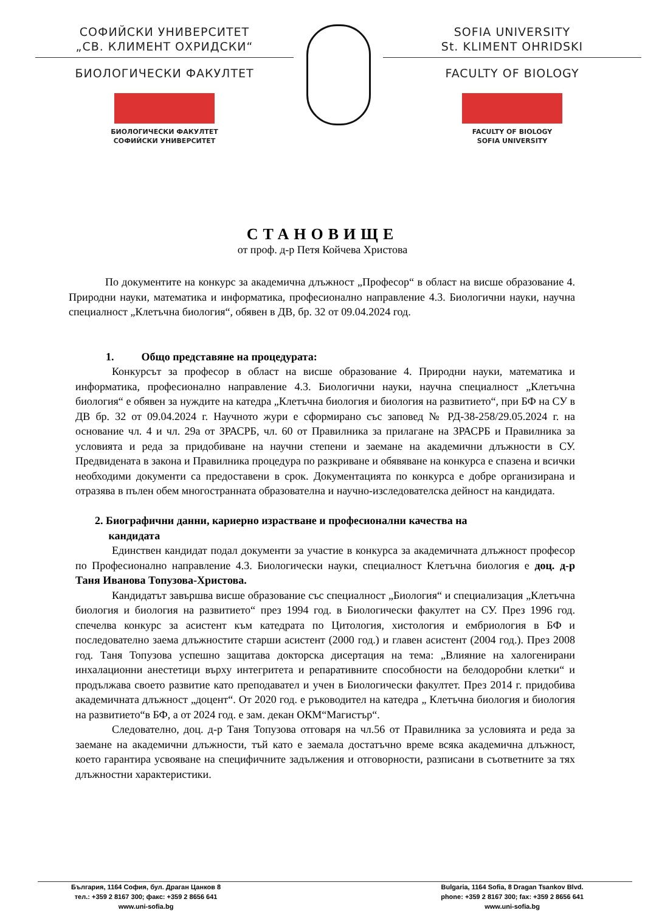СОФИЙСКИ УНИВЕРСИТЕТ
„СВ. КЛИМЕНТ ОХРИДСКИ“
БИОЛОГИЧЕСКИ ФАКУЛТЕТ
БИОЛОГИЧЕСКИ ФАКУЛТЕТ
СОФИЙСКИ УНИВЕРСИТЕТ
SOFIA UNIVERSITY
St. KLIMENT OHRIDSKI
FACULTY OF BIOLOGY
FACULTY OF BIOLOGY
SOFIA UNIVERSITY
СТАНОВИЩЕ
от проф. д-р Петя Койчева Христова
По документите на конкурс за академична длъжност „Професор“ в област на висше образование 4. Природни науки, математика и информатика, професионално направление 4.3. Биологични науки, научна специалност „Клетъчна биология“, обявен в ДВ, бр. 32 от 09.04.2024 год.
1. Общо представяне на процедурата:
Конкурсът за професор в област на висше образование 4. Природни науки, математика и информатика, професионално направление 4.3. Биологични науки, научна специалност „Клетъчна биология“ е обявен за нуждите на катедра „Клетъчна биология и биология на развитието“, при БФ на СУ в ДВ бр. 32 от 09.04.2024 г. Научното жури е сформирано със заповед № РД-38-258/29.05.2024 г. на основание чл. 4 и чл. 29а от ЗРАСРБ, чл. 60 от Правилника за прилагане на ЗРАСРБ и Правилника за условията и реда за придобиване на научни степени и заемане на академични длъжности в СУ. Предвидената в закона и Правилника процедура по разкриване и обявяване на конкурса е спазена и всички необходими документи са предоставени в срок. Документацията по конкурса е добре организирана и отразява в пълен обем многостранната образователна и научно-изследователска дейност на кандидата.
2. Биографични данни, кариерно израстване и професионални качества на
кандидата
Единствен кандидат подал документи за участие в конкурса за академичната длъжност професор по Професионално направление 4.3. Биологически науки, специалност Клетъчна биология е доц. д-р Таня Иванова Топузова-Христова.
Кандидатът завършва висше образование със специалност „Биология“ и специализация „Клетъчна биология и биология на развитието“ през 1994 год. в Биологически факултет на СУ. През 1996 год. спечелва конкурс за асистент към катедрата по Цитология, хистология и ембриология в БФ и последователно заема длъжностите старши асистент (2000 год.) и главен асистент (2004 год.). През 2008 год. Таня Топузова успешно защитава докторска дисертация на тема: „Влияние на халогенирани инхалационни анестетици върху интегритета и репаративните способности на белодоробни клетки“ и продължава своето развитие като преподавател и учен в Биологически факултет. През 2014 г. придобива академичната длъжност „доцент“. От 2020 год. е ръководител на катедра „ Клетъчна биология и биология на развитието“в БФ, а от 2024 год. е зам. декан ОКМ“Магистър“.
Следователно, доц. д-р Таня Топузова отговаря на чл.56 от Правилника за условията и реда за заемане на академични длъжности, тъй като е заемала достатъчно време всяка академична длъжност, което гарантира усвояване на специфичните задължения и отговорности, разписани в съответните за тях длъжностни характеристики.
България, 1164 София, бул. Драган Цанков 8
тел.: +359 2 8167 300; факс: +359 2 8656 641
www.uni-sofia.bg
Bulgaria, 1164 Sofia, 8 Dragan Tsankov Blvd.
phone: +359 2 8167 300; fax: +359 2 8656 641
www.uni-sofia.bg